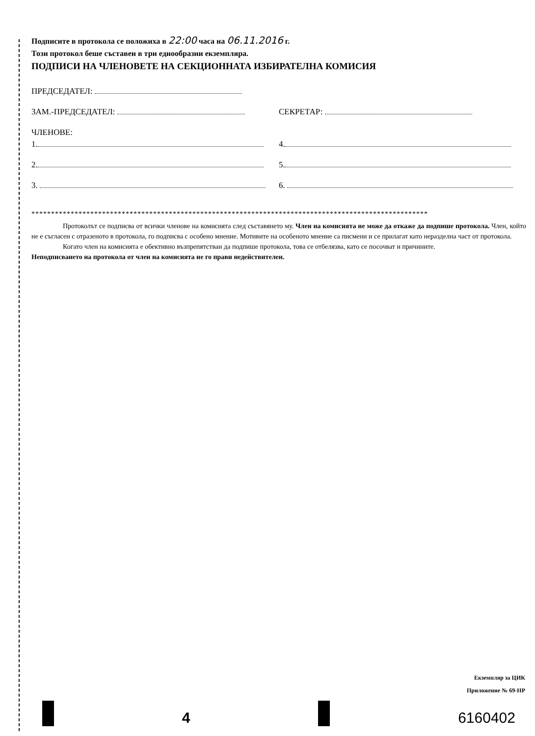Подписите в протокола се положиха в 22:00 часа на 06.11.2016 г.
Този протокол беше съставен в три еднообразни екземпляра.
ПОДПИСИ НА ЧЛЕНОВЕТЕ НА СЕКЦИОННАТА ИЗБИРАТЕЛНА КОМИСИЯ
ПРЕДСЕДАТЕЛ:
ЗАМ.-ПРЕДСЕДАТЕЛ: СЕКРЕТАР:
ЧЛЕНОВЕ:
1. 4.
2. 5.
3. 6.
*****************************************************************************************************
Протоколът се подписва от всички членове на комисията след съставянето му. Член на комисията не може да откаже да подпише протокола. Член, който не е съгласен с отразеното в протокола, го подписва с особено мнение. Мотивите на особеното мнение са писмени и се прилагат като неразделна част от протокола.
Когато член на комисията е обективно възпрепятстван да подпише протокола, това се отбелязва, като се посочват и причините.
Неподписването на протокола от член на комисията не го прави недействителен.
Екземпляр за ЦИК
Приложение № 69-НР
4
6160402